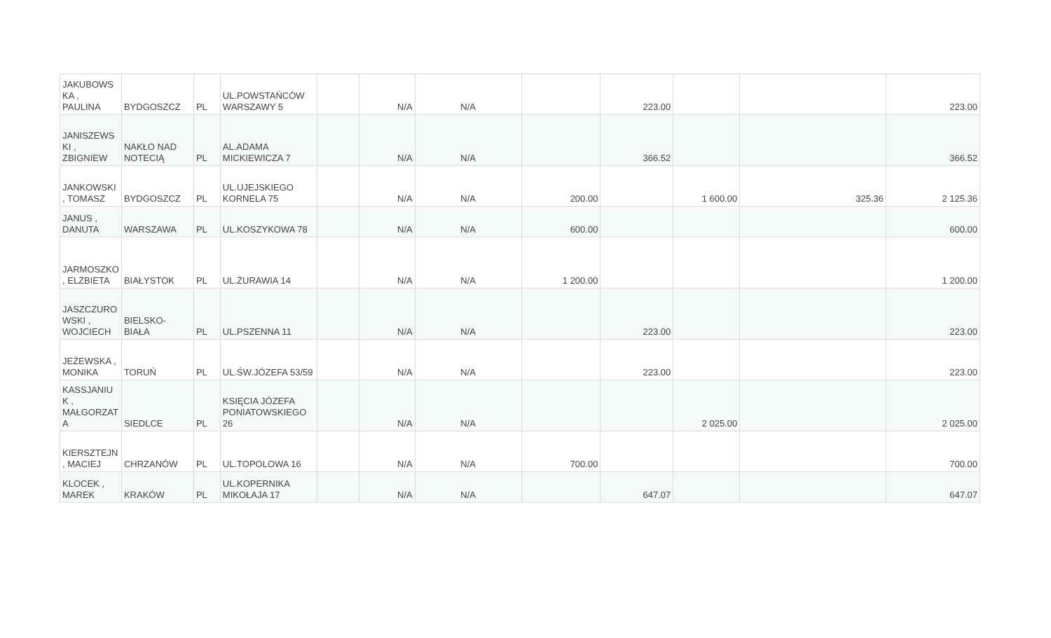| JAKUBOWS KA , PAULINA | BYDGOSZCZ | PL | UL.POWSTAŃCÓW WARSZAWY 5 | | N/A | N/A | | 223.00 | | | 223.00 |
| JANISZEWS KI , ZBIGNIEW | NAKŁO NAD NOTECIĄ | PL | AL.ADAMA MICKIEWICZA 7 | | N/A | N/A | | 366.52 | | | 366.52 |
| JANKOWSKI , TOMASZ | BYDGOSZCZ | PL | UL.UJEJSKIEGO KORNELA 75 | | N/A | N/A | 200.00 | | 1 600.00 | 325.36 | 2 125.36 |
| JANUS , DANUTA | WARSZAWA | PL | UL.KOSZYKOWA 78 | | N/A | N/A | 600.00 | | | | 600.00 |
| JARMOSZKO , ELŻBIETA | BIAŁYSTOK | PL | UL.ŻURAWIA 14 | | N/A | N/A | 1 200.00 | | | | 1 200.00 |
| JASZCZURO WSKI , WOJCIECH | BIELSKO-BIAŁA | PL | UL.PSZENNA 11 | | N/A | N/A | | 223.00 | | | 223.00 |
| JEŻEWSKA , MONIKA | TORUŃ | PL | UL.ŚW.JÓZEFA 53/59 | | N/A | N/A | | 223.00 | | | 223.00 |
| KASSJANIU K , MAŁGORZAT A | SIEDLCE | PL | KSIĘCIA JÓZEFA PONIATOWSKIEGO 26 | | N/A | N/A | | | 2 025.00 | | 2 025.00 |
| KIERSZTEJN , MACIEJ | CHRZANÓW | PL | UL.TOPOLOWA 16 | | N/A | N/A | 700.00 | | | | 700.00 |
| KLOCEK , MAREK | KRAKÓW | PL | UL.KOPERNIKA MIKOŁAJA 17 | | N/A | N/A | | 647.07 | | | 647.07 |